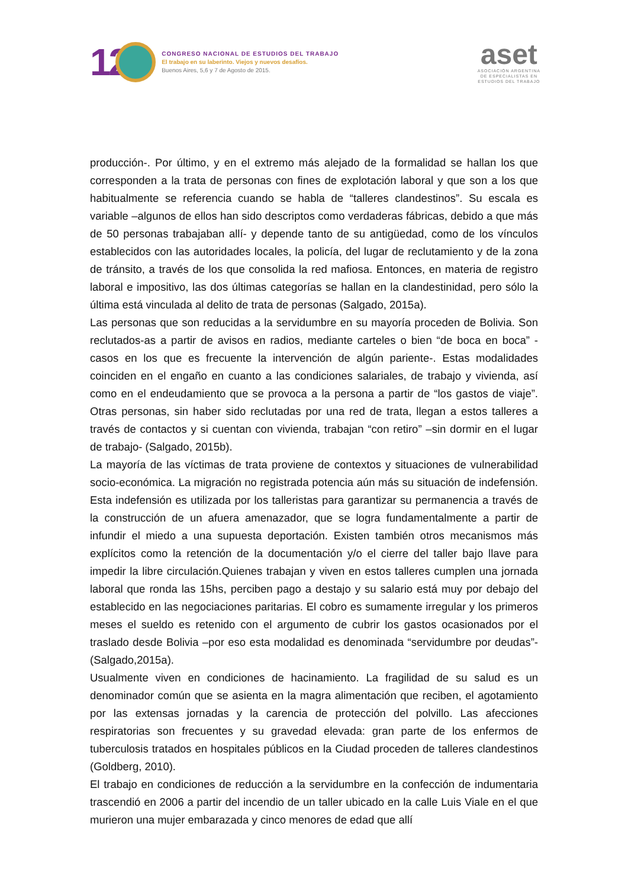12
CONGRESO NACIONAL DE ESTUDIOS DEL TRABAJO
El trabajo en su laberinto. Viejos y nuevos desafíos.
Buenos Aires, 5,6 y 7 de Agosto de 2015.
aset
ASOCIACIÓN ARGENTINA
DE ESPECIALISTAS EN
ESTUDIOS DEL TRABAJO
producción-. Por último, y en el extremo más alejado de la formalidad se hallan los que corresponden a la trata de personas con fines de explotación laboral y que son a los que habitualmente se referencia cuando se habla de “talleres clandestinos”. Su escala es variable –algunos de ellos han sido descriptos como verdaderas fábricas, debido a que más de 50 personas trabajaban allí- y depende tanto de su antigüedad, como de los vínculos establecidos con las autoridades locales, la policía, del lugar de reclutamiento y de la zona de tránsito, a través de los que consolida la red mafiosa. Entonces, en materia de registro laboral e impositivo, las dos últimas categorías se hallan en la clandestinidad, pero sólo la última está vinculada al delito de trata de personas (Salgado, 2015a).
Las personas que son reducidas a la servidumbre en su mayoría proceden de Bolivia. Son reclutados-as a partir de avisos en radios, mediante carteles o bien “de boca en boca” -casos en los que es frecuente la intervención de algún pariente-. Estas modalidades coinciden en el engaño en cuanto a las condiciones salariales, de trabajo y vivienda, así como en el endeudamiento que se provoca a la persona a partir de “los gastos de viaje”. Otras personas, sin haber sido reclutadas por una red de trata, llegan a estos talleres a través de contactos y si cuentan con vivienda, trabajan “con retiro” –sin dormir en el lugar de trabajo- (Salgado, 2015b).
La mayoría de las víctimas de trata proviene de contextos y situaciones de vulnerabilidad socio-económica. La migración no registrada potencia aún más su situación de indefensión. Esta indefensión es utilizada por los talleristas para garantizar su permanencia a través de la construcción de un afuera amenazador, que se logra fundamentalmente a partir de infundir el miedo a una supuesta deportación. Existen también otros mecanismos más explícitos como la retención de la documentación y/o el cierre del taller bajo llave para impedir la libre circulación.Quienes trabajan y viven en estos talleres cumplen una jornada laboral que ronda las 15hs, perciben pago a destajo y su salario está muy por debajo del establecido en las negociaciones paritarias. El cobro es sumamente irregular y los primeros meses el sueldo es retenido con el argumento de cubrir los gastos ocasionados por el traslado desde Bolivia –por eso esta modalidad es denominada “servidumbre por deudas”-(Salgado,2015a).
Usualmente viven en condiciones de hacinamiento. La fragilidad de su salud es un denominador común que se asienta en la magra alimentación que reciben, el agotamiento por las extensas jornadas y la carencia de protección del polvillo. Las afecciones respiratorias son frecuentes y su gravedad elevada: gran parte de los enfermos de tuberculosis tratados en hospitales públicos en la Ciudad proceden de talleres clandestinos (Goldberg, 2010).
El trabajo en condiciones de reducción a la servidumbre en la confección de indumentaria trascendió en 2006 a partir del incendio de un taller ubicado en la calle Luis Viale en el que murieron una mujer embarazada y cinco menores de edad que allí